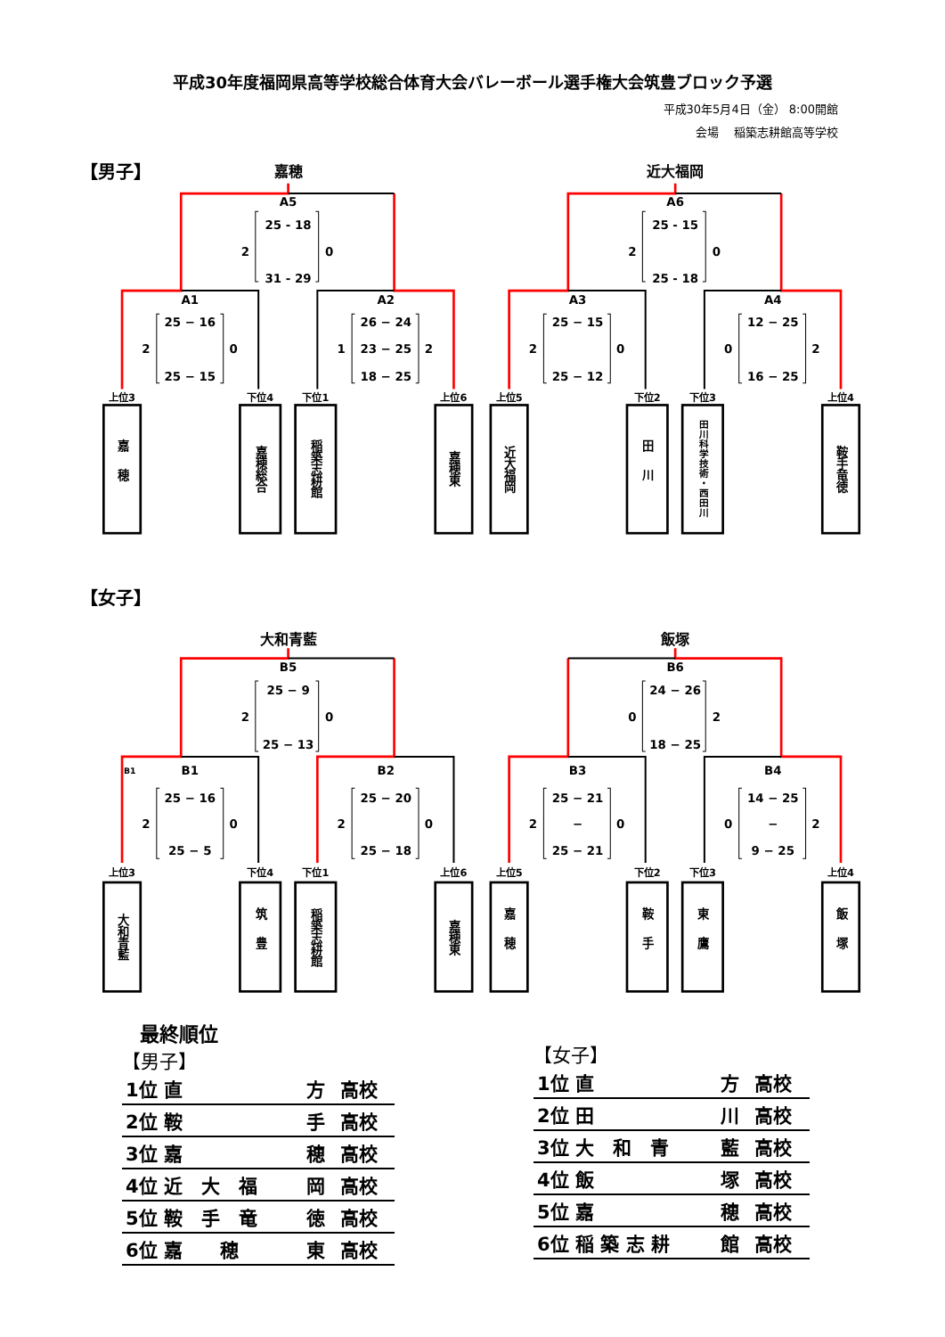平成30年度福岡県高等学校総合体育大会バレーボール選手権大会筑豊ブロック予選
平成30年5月4日（金） 8:00開館
会場　 稲築志耕館高等学校
【男子】
【女子】
嘉穂
近大福岡
大和青藍
飯塚
A5
25 - 18
2
0
31 - 29
A6
25 - 15
2
0
25 - 18
A1
25 − 16
2
0
25 − 15
A2
26 − 24
1
23 − 25
2
18 − 25
A3
25 − 15
2
0
25 − 12
A4
12 − 25
0
2
16 − 25
B5
25 − 9
2
0
25 − 13
B6
24 − 26
0
2
18 − 25
B1
B1
25 − 16
2
0
25 − 5
B2
25 − 20
2
0
25 − 18
B3
25 − 21
2
−
0
25 − 21
B4
14 − 25
0
−
2
9 − 25
上位3
下位4
下位1
上位6
上位5
下位2
下位3
上位4
上位3
下位4
下位1
上位6
上位5
下位2
下位3
上位4
嘉穂
嘉穂総合
稲築志耕館
嘉穂東
近大福岡
田川
田川科学技術・西田川
鞍手竜徳
大和青藍
筑豊
稲築志耕館
嘉穂東
嘉穂
鞍手
東鷹
飯塚
最終順位
【男子】
| 1位 直 | 方 | 高校 |
| 2位 鞍 | 手 | 高校 |
| 3位 嘉 | 穂 | 高校 |
| 4位 近 大 福 | 岡 | 高校 |
| 5位 鞍 手 竜 | 徳 | 高校 |
| 6位 嘉 穂 | 東 | 高校 |
【女子】
| 1位 直 | 方 | 高校 |
| 2位 田 | 川 | 高校 |
| 3位 大 和 青 | 藍 | 高校 |
| 4位 飯 | 塚 | 高校 |
| 5位 嘉 | 穂 | 高校 |
| 6位 稲 築 志 耕 | 館 | 高校 |